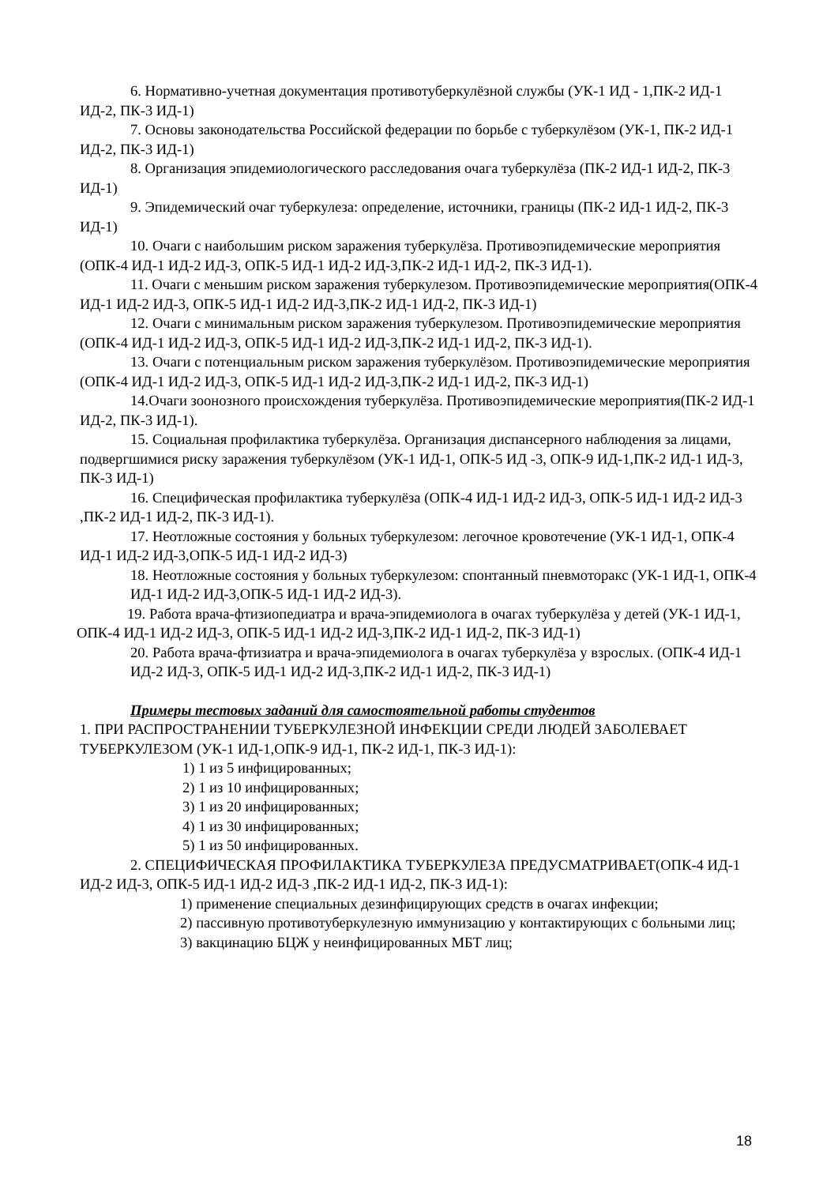6. Нормативно-учетная документация противотуберкулёзной службы (УК-1 ИД - 1,ПК-2 ИД-1 ИД-2, ПК-3 ИД-1)
7. Основы законодательства Российской федерации по борьбе с туберкулёзом (УК-1, ПК-2 ИД-1 ИД-2, ПК-3 ИД-1)
8. Организация эпидемиологического расследования очага туберкулёза (ПК-2 ИД-1 ИД-2, ПК-3 ИД-1)
9. Эпидемический очаг туберкулеза: определение, источники, границы (ПК-2 ИД-1 ИД-2, ПК-3 ИД-1)
10. Очаги с наибольшим риском заражения туберкулёза. Противоэпидемические мероприятия (ОПК-4 ИД-1 ИД-2 ИД-3, ОПК-5 ИД-1 ИД-2 ИД-3,ПК-2 ИД-1 ИД-2, ПК-3 ИД-1).
11. Очаги с меньшим риском заражения туберкулезом. Противоэпидемические мероприятия(ОПК-4 ИД-1 ИД-2 ИД-3, ОПК-5 ИД-1 ИД-2 ИД-3,ПК-2 ИД-1 ИД-2, ПК-3 ИД-1)
12. Очаги с минимальным риском заражения туберкулезом. Противоэпидемические мероприятия (ОПК-4 ИД-1 ИД-2 ИД-3, ОПК-5 ИД-1 ИД-2 ИД-3,ПК-2 ИД-1 ИД-2, ПК-3 ИД-1).
13. Очаги с потенциальным риском заражения туберкулёзом. Противоэпидемические мероприятия (ОПК-4 ИД-1 ИД-2 ИД-3, ОПК-5 ИД-1 ИД-2 ИД-3,ПК-2 ИД-1 ИД-2, ПК-3 ИД-1)
14.Очаги зоонозного происхождения туберкулёза. Противоэпидемические мероприятия(ПК-2 ИД-1 ИД-2, ПК-3 ИД-1).
15. Социальная профилактика туберкулёза. Организация диспансерного наблюдения за лицами, подвергшимися риску заражения туберкулёзом (УК-1 ИД-1, ОПК-5 ИД -3, ОПК-9 ИД-1,ПК-2 ИД-1 ИД-3, ПК-3 ИД-1)
16. Специфическая профилактика туберкулёза (ОПК-4 ИД-1 ИД-2 ИД-3, ОПК-5 ИД-1 ИД-2 ИД-3 ,ПК-2 ИД-1 ИД-2, ПК-3 ИД-1).
17. Неотложные состояния у больных туберкулезом: легочное кровотечение (УК-1 ИД-1, ОПК-4 ИД-1 ИД-2 ИД-3,ОПК-5 ИД-1 ИД-2 ИД-3)
18. Неотложные состояния у больных туберкулезом: спонтанный пневмоторакс (УК-1 ИД-1, ОПК-4 ИД-1 ИД-2 ИД-3,ОПК-5 ИД-1 ИД-2 ИД-3).
19. Работа врача-фтизиопедиатра и врача-эпидемиолога в очагах туберкулёза у детей (УК-1 ИД-1, ОПК-4 ИД-1 ИД-2 ИД-3, ОПК-5 ИД-1 ИД-2 ИД-3,ПК-2 ИД-1 ИД-2, ПК-3 ИД-1)
20. Работа врача-фтизиатра и врача-эпидемиолога в очагах туберкулёза у взрослых. (ОПК-4 ИД-1 ИД-2 ИД-3, ОПК-5 ИД-1 ИД-2 ИД-3,ПК-2 ИД-1 ИД-2, ПК-3 ИД-1)
Примеры тестовых заданий для самостоятельной работы студентов
1. ПРИ РАСПРОСТРАНЕНИИ ТУБЕРКУЛЕЗНОЙ ИНФЕКЦИИ СРЕДИ ЛЮДЕЙ ЗАБОЛЕВАЕТ ТУБЕРКУЛЕЗОМ (УК-1 ИД-1,ОПК-9 ИД-1, ПК-2 ИД-1, ПК-3 ИД-1):
1) 1 из 5 инфицированных;
2) 1 из 10 инфицированных;
3) 1 из 20 инфицированных;
4) 1 из 30 инфицированных;
5) 1 из 50 инфицированных.
2. СПЕЦИФИЧЕСКАЯ ПРОФИЛАКТИКА ТУБЕРКУЛЕЗА ПРЕДУСМАТРИВАЕТ(ОПК-4 ИД-1 ИД-2 ИД-3, ОПК-5 ИД-1 ИД-2 ИД-3 ,ПК-2 ИД-1 ИД-2, ПК-3 ИД-1):
1) применение специальных дезинфицирующих средств в очагах инфекции;
2) пассивную противотуберкулезную иммунизацию у контактирующих с больными лиц;
3) вакцинацию БЦЖ у неинфицированных МБТ лиц;
18